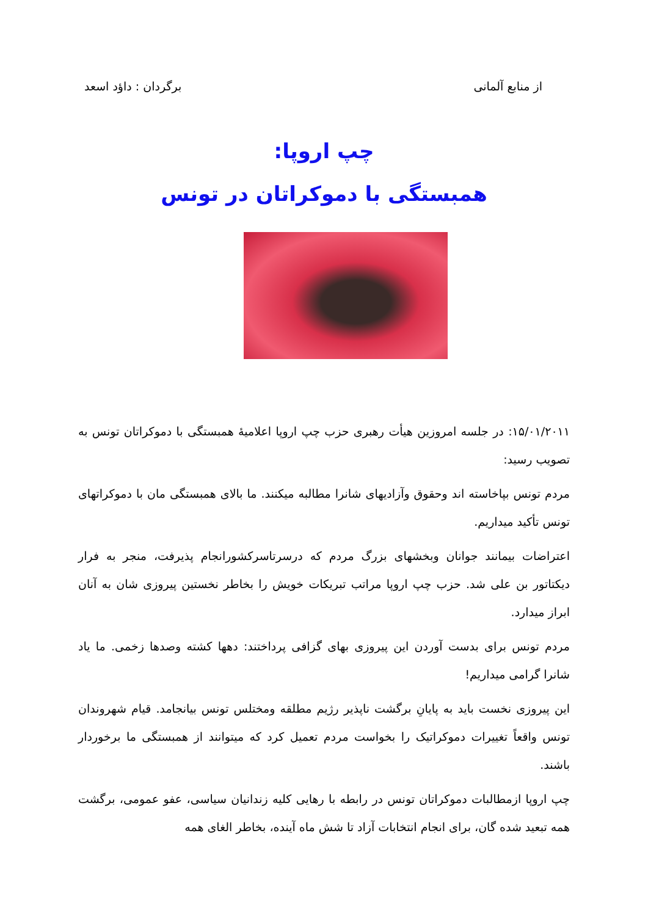از منابع آلمانی برگردان : داؤد اسعد
چپ اروپا:
همبستگی با دموکراتان در تونس
۱۵/۰۱/۲۰۱۱: در جلسه امروزین هیأت رهبری حزب چپ اروپا اعلامیهٔ همبستگی با دموکراتان تونس به تصویب رسید:
مردم تونس بپاخاسته اند وحقوق وآزادیهای شانرا مطالبه میکنند. ما بالای همبستگی مان با دموکراتهای تونس تأکید میداریم.
اعتراضات بیمانند جوانان وبخشهای بزرگ مردم که درسرتاسرکشورانجام پذیرفت، منجر به فرار دیکتاتور بن علی شد. حزب چپ اروپا مراتب تبریکات خویش را بخاطر نخستین پیروزی شان به آنان ابراز میدارد.
مردم تونس برای بدست آوردن این پیروزی بهای گزافی پرداختند: دهها کشته وصدها زخمی. ما یاد شانرا گرامی میداریم!
این پیروزی نخست باید به پایانِ برگشت ناپذیر رژیم مطلقه ومختلس تونس بیانجامد. قیام شهروندان تونس واقعاً تغییرات دموکراتیک را بخواست مردم تعمیل کرد که میتوانند از همبستگی ما برخوردار باشند.
چپ اروپا ازمطالبات دموکراتان تونس در رابطه با رهایی کلیه زندانیان سیاسی، عفو عمومی، برگشت همه تبعید شده گان، برای انجام انتخابات آزاد تا شش ماه آینده، بخاطر الغای همه